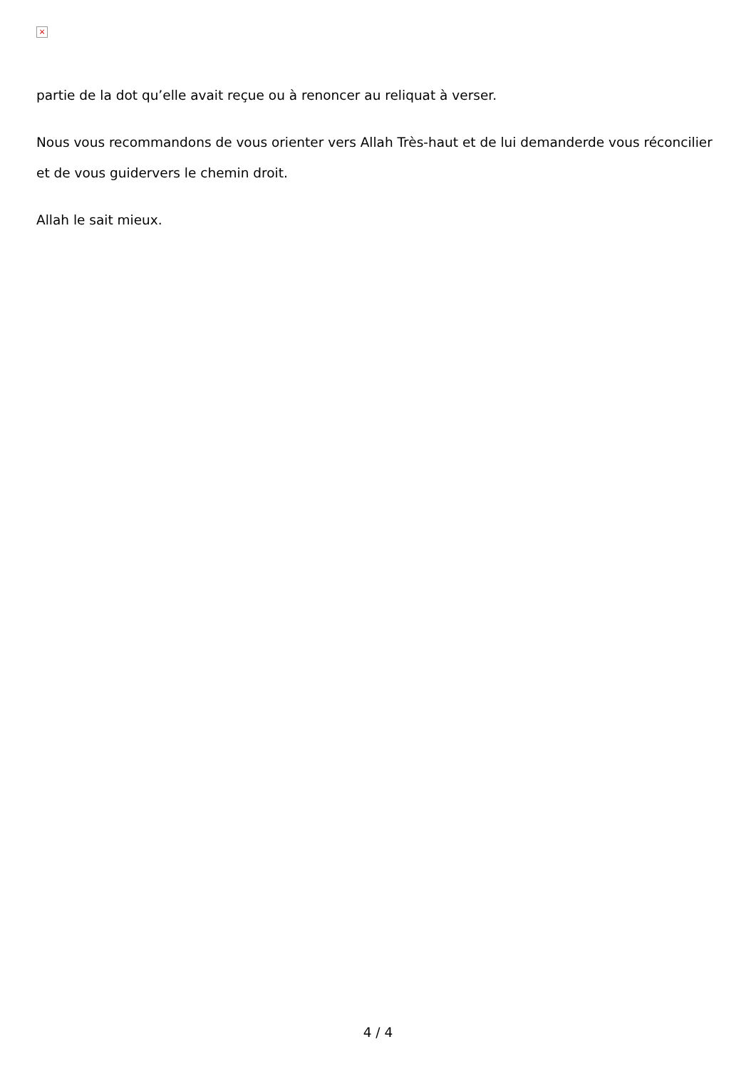×
partie de la dot qu’elle avait reçue ou à renoncer au reliquat à verser.
Nous vous recommandons de vous orienter vers Allah Très-haut et de lui demanderde vous réconcilier et de vous guidervers le chemin droit.
Allah le sait mieux.
4 / 4